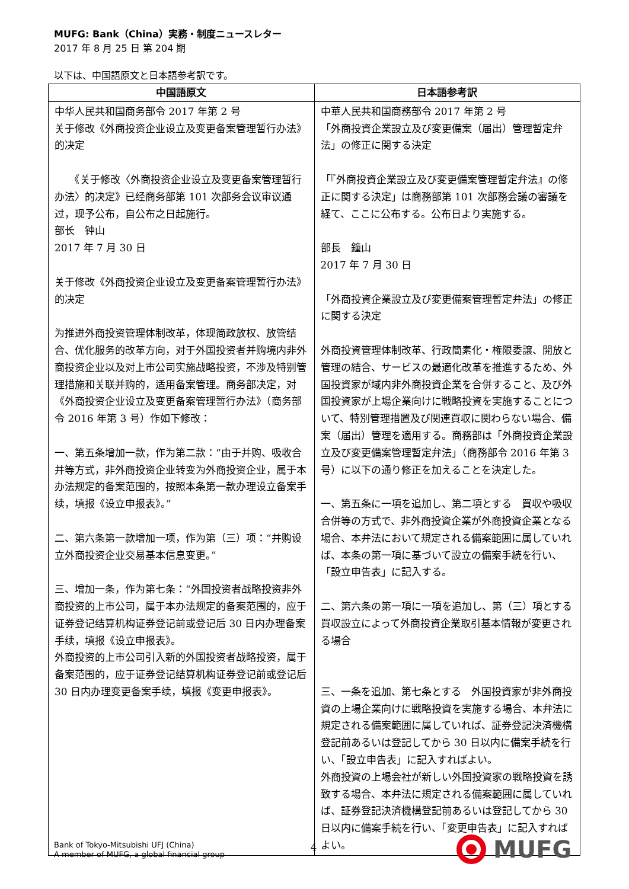MUFG: Bank（China）実務・制度ニュースレター
2017 年 8 月 25 日 第 204 期
以下は、中国語原文と日本語参考訳です。
| 中国語原文 | 日本語参考訳 |
| --- | --- |
| 中华人民共和国商务部令 2017 年第 2 号 关于修改《外商投资企业设立及变更备案管理暂行办法》的决定 《关于修改〈外商投资企业设立及变更备案管理暂行办法〉的决定》已经商务部第 101 次部务会议审议通过，现予公布，自公布之日起施行。 部长 钟山 2017 年 7 月 30 日 关于修改《外商投资企业设立及变更备案管理暂行办法》的决定 为推进外商投资管理体制改革，体现简政放权、放管结合、优化服务的改革方向，对于外国投资者并购境内非外商投资企业以及对上市公司实施战略投资，不涉及特别管理措施和关联并购的，适用备案管理。商务部决定，对《外商投资企业设立及变更备案管理暂行办法》（商务部令 2016 年第 3 号）作如下修改： 一、第五条增加一款，作为第二款：“由于并购、吸收合并等方式，非外商投资企业转变为外商投资企业，属于本办法规定的备案范围的，按照本条第一款办理设立备案手续，填报《设立申报表》。” 二、第六条第一款增加一项，作为第（三）项：“并购设立外商投资企业交易基本信息变更。” 三、增加一条，作为第七条：“外国投资者战略投资非外商投资的上市公司，属于本办法规定的备案范围的，应于证券登记结算机构证券登记前或登记后 30 日内办理备案手续，填报《设立申报表》。 外商投资的上市公司引入新的外国投资者战略投资，属于备案范围的，应于证券登记结算机构证券登记前或登记后 30 日内办理变更备案手续，填报《变更申报表》。 | 中華人民共和国商務部令 2017 年第 2 号 「外商投資企業設立及び変更備案（届出）管理暫定弁法」の修正に関する決定 「『外商投資企業設立及び変更備案管理暫定弁法』の修正に関する決定」は商務部第 101 次部務会議の審議を経て、ここに公布する。公布日より実施する。 部長 鐘山 2017 年 7 月 30 日 「外商投資企業設立及び変更備案管理暫定弁法」の修正に関する決定 外商投資管理体制改革、行政簡素化・権限委譲、開放と管理の結合、サービスの最適化改革を推進するため、外国投資家が域内非外商投資企業を合併すること、及び外国投資家が上場企業向けに戦略投資を実施することについて、特別管理措置及び関連買収に関わらない場合、備案（届出）管理を適用する。商務部は「外商投資企業設立及び変更備案管理暫定弁法」（商務部令 2016 年第 3 号）に以下の通り修正を加えることを決定した。 一、第五条に一項を追加し、第二項とする 買収や吸収合併等の方式で、非外商投資企業が外商投資企業となる場合、本弁法において規定される備案範囲に属していれば、本条の第一項に基づいて設立の備案手続を行い、「設立申告表」に記入する。 二、第六条の第一項に一項を追加し、第（三）項とする 買収設立によって外商投資企業取引基本情報が変更される場合 三、一条を追加、第七条とする 外国投資家が非外商投資の上場企業向けに戦略投資を実施する場合、本弁法に規定される備案範囲に属していれば、証券登記決済機構登記前あるいは登記してから 30 日以内に備案手続を行い、「設立申告表」に記入すればよい。 外商投資の上場会社が新しい外国投資家の戦略投資を誘致する場合、本弁法に規定される備案範囲に属していれば、証券登記決済機構登記前あるいは登記してから 30 日以内に備案手続を行い、「変更申告表」に記入すればよい。 |
Bank of Tokyo-Mitsubishi UFJ (China)
A member of MUFG, a global financial group
4
MUFG